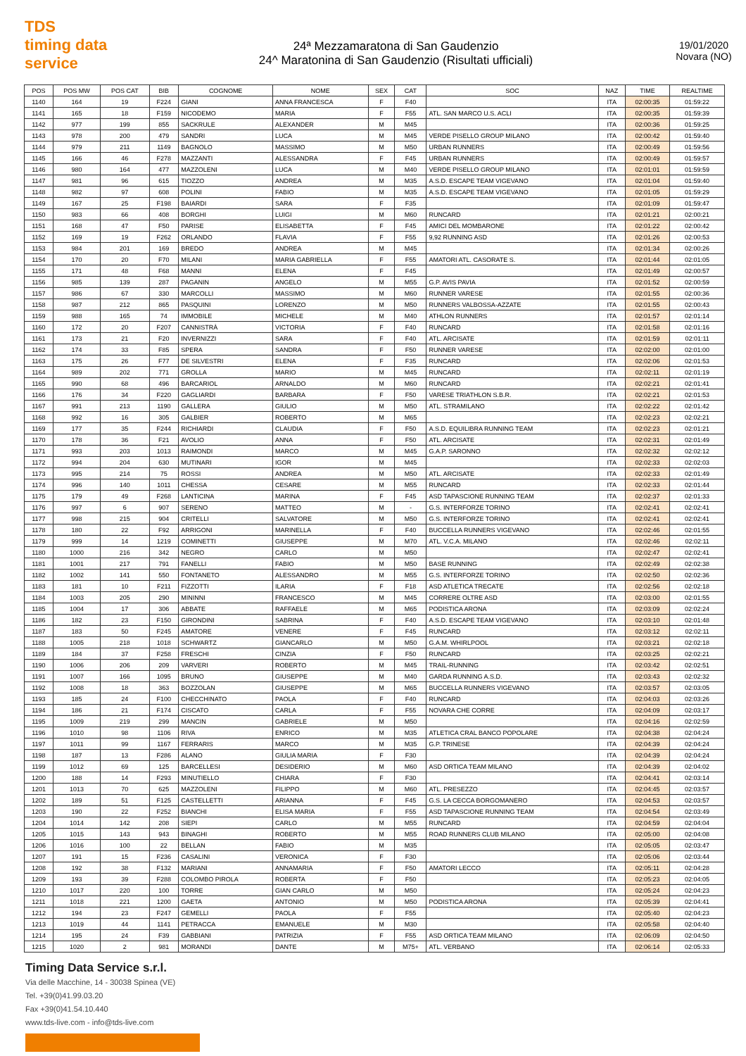TDS
timing data service
24ª Mezzamaratona di San Gaudenzio
24^ Maratonina di San Gaudenzio (Risultati ufficiali)
19/01/2020
Novara (NO)
| POS | POS MW | POS CAT | BIB | COGNOME | NOME | SEX | CAT | SOC | NAZ | TIME | REALTIME |
| --- | --- | --- | --- | --- | --- | --- | --- | --- | --- | --- | --- |
| 1140 | 164 | 19 | F224 | GIANI | ANNA FRANCESCA | F | F40 | | ITA | 02:00:35 | 01:59:22 |
| 1141 | 165 | 18 | F159 | NICODEMO | MARIA | F | F55 | ATL. SAN MARCO U.S. ACLI | ITA | 02:00:35 | 01:59:39 |
| 1142 | 977 | 199 | 855 | SACKRULE | ALEXANDER | M | M45 | | ITA | 02:00:36 | 01:59:25 |
| 1143 | 978 | 200 | 479 | SANDRI | LUCA | M | M45 | VERDE PISELLO GROUP MILANO | ITA | 02:00:42 | 01:59:40 |
| 1144 | 979 | 211 | 1149 | BAGNOLO | MASSIMO | M | M50 | URBAN RUNNERS | ITA | 02:00:49 | 01:59:56 |
| 1145 | 166 | 46 | F278 | MAZZANTI | ALESSANDRA | F | F45 | URBAN RUNNERS | ITA | 02:00:49 | 01:59:57 |
| 1146 | 980 | 164 | 477 | MAZZOLENI | LUCA | M | M40 | VERDE PISELLO GROUP MILANO | ITA | 02:01:01 | 01:59:59 |
| 1147 | 981 | 96 | 615 | TIOZZO | ANDREA | M | M35 | A.S.D. ESCAPE TEAM VIGEVANO | ITA | 02:01:04 | 01:59:40 |
| 1148 | 982 | 97 | 608 | POLINI | FABIO | M | M35 | A.S.D. ESCAPE TEAM VIGEVANO | ITA | 02:01:05 | 01:59:29 |
| 1149 | 167 | 25 | F198 | BAIARDI | SARA | F | F35 | | ITA | 02:01:09 | 01:59:47 |
| 1150 | 983 | 66 | 408 | BORGHI | LUIGI | M | M60 | RUNCARD | ITA | 02:01:21 | 02:00:21 |
| 1151 | 168 | 47 | F50 | PARISE | ELISABETTA | F | F45 | AMICI DEL MOMBARONE | ITA | 02:01:22 | 02:00:42 |
| 1152 | 169 | 19 | F262 | ORLANDO | FLAVIA | F | F55 | 9,92 RUNNING ASD | ITA | 02:01:26 | 02:00:53 |
| 1153 | 984 | 201 | 169 | BREDO | ANDREA | M | M45 | | ITA | 02:01:34 | 02:00:26 |
| 1154 | 170 | 20 | F70 | MILANI | MARIA GABRIELLA | F | F55 | AMATORI ATL. CASORATE S. | ITA | 02:01:44 | 02:01:05 |
| 1155 | 171 | 48 | F68 | MANNI | ELENA | F | F45 | | ITA | 02:01:49 | 02:00:57 |
| 1156 | 985 | 139 | 287 | PAGANIN | ANGELO | M | M55 | G.P. AVIS PAVIA | ITA | 02:01:52 | 02:00:59 |
| 1157 | 986 | 67 | 330 | MARCOLLI | MASSIMO | M | M60 | RUNNER VARESE | ITA | 02:01:55 | 02:00:36 |
| 1158 | 987 | 212 | 865 | PASQUINI | LORENZO | M | M50 | RUNNERS VALBOSSA-AZZATE | ITA | 02:01:55 | 02:00:43 |
| 1159 | 988 | 165 | 74 | IMMOBILE | MICHELE | M | M40 | ATHLON RUNNERS | ITA | 02:01:57 | 02:01:14 |
| 1160 | 172 | 20 | F207 | CANNISTRÀ | VICTORIA | F | F40 | RUNCARD | ITA | 02:01:58 | 02:01:16 |
| 1161 | 173 | 21 | F20 | INVERNIZZI | SARA | F | F40 | ATL. ARCISATE | ITA | 02:01:59 | 02:01:11 |
| 1162 | 174 | 33 | F85 | SPERA | SANDRA | F | F50 | RUNNER VARESE | ITA | 02:02:00 | 02:01:00 |
| 1163 | 175 | 26 | F77 | DE SILVESTRI | ELENA | F | F35 | RUNCARD | ITA | 02:02:06 | 02:01:53 |
| 1164 | 989 | 202 | 771 | GROLLA | MARIO | M | M45 | RUNCARD | ITA | 02:02:11 | 02:01:19 |
| 1165 | 990 | 68 | 496 | BARCARIOL | ARNALDO | M | M60 | RUNCARD | ITA | 02:02:21 | 02:01:41 |
| 1166 | 176 | 34 | F220 | GAGLIARDI | BARBARA | F | F50 | VARESE TRIATHLON S.B.R. | ITA | 02:02:21 | 02:01:53 |
| 1167 | 991 | 213 | 1190 | GALLERA | GIULIO | M | M50 | ATL. STRAMILANO | ITA | 02:02:22 | 02:01:42 |
| 1168 | 992 | 16 | 305 | GALBIER | ROBERTO | M | M65 | | ITA | 02:02:23 | 02:02:21 |
| 1169 | 177 | 35 | F244 | RICHIARDI | CLAUDIA | F | F50 | A.S.D. EQUILIBRA RUNNING TEAM | ITA | 02:02:23 | 02:01:21 |
| 1170 | 178 | 36 | F21 | AVOLIO | ANNA | F | F50 | ATL. ARCISATE | ITA | 02:02:31 | 02:01:49 |
| 1171 | 993 | 203 | 1013 | RAIMONDI | MARCO | M | M45 | G.A.P. SARONNO | ITA | 02:02:32 | 02:02:12 |
| 1172 | 994 | 204 | 630 | MUTINARI | IGOR | M | M45 | | ITA | 02:02:33 | 02:02:03 |
| 1173 | 995 | 214 | 75 | ROSSI | ANDREA | M | M50 | ATL. ARCISATE | ITA | 02:02:33 | 02:01:49 |
| 1174 | 996 | 140 | 1011 | CHESSA | CESARE | M | M55 | RUNCARD | ITA | 02:02:33 | 02:01:44 |
| 1175 | 179 | 49 | F268 | LANTICINA | MARINA | F | F45 | ASD TAPASCIONE RUNNING TEAM | ITA | 02:02:37 | 02:01:33 |
| 1176 | 997 | 6 | 907 | SERENO | MATTEO | M | - | G.S. INTERFORZE TORINO | ITA | 02:02:41 | 02:02:41 |
| 1177 | 998 | 215 | 904 | CRITELLI | SALVATORE | M | M50 | G.S. INTERFORZE TORINO | ITA | 02:02:41 | 02:02:41 |
| 1178 | 180 | 22 | F92 | ARRIGONI | MARINELLA | F | F40 | BUCCELLA RUNNERS VIGEVANO | ITA | 02:02:46 | 02:01:55 |
| 1179 | 999 | 14 | 1219 | COMINETTI | GIUSEPPE | M | M70 | ATL. V.C.A. MILANO | ITA | 02:02:46 | 02:02:11 |
| 1180 | 1000 | 216 | 342 | NEGRO | CARLO | M | M50 | | ITA | 02:02:47 | 02:02:41 |
| 1181 | 1001 | 217 | 791 | FANELLI | FABIO | M | M50 | BASE RUNNING | ITA | 02:02:49 | 02:02:38 |
| 1182 | 1002 | 141 | 550 | FONTANETO | ALESSANDRO | M | M55 | G.S. INTERFORZE TORINO | ITA | 02:02:50 | 02:02:36 |
| 1183 | 181 | 10 | F211 | FIZZOTTI | ILARIA | F | F18 | ASD ATLETICA TRECATE | ITA | 02:02:56 | 02:02:18 |
| 1184 | 1003 | 205 | 290 | MININNI | FRANCESCO | M | M45 | CORRERE OLTRE ASD | ITA | 02:03:00 | 02:01:55 |
| 1185 | 1004 | 17 | 306 | ABBATE | RAFFAELE | M | M65 | PODISTICA ARONA | ITA | 02:03:09 | 02:02:24 |
| 1186 | 182 | 23 | F150 | GIRONDINI | SABRINA | F | F40 | A.S.D. ESCAPE TEAM VIGEVANO | ITA | 02:03:10 | 02:01:48 |
| 1187 | 183 | 50 | F245 | AMATORE | VENERE | F | F45 | RUNCARD | ITA | 02:03:12 | 02:02:11 |
| 1188 | 1005 | 218 | 1018 | SCHWARTZ | GIANCARLO | M | M50 | G.A.M. WHIRLPOOL | ITA | 02:03:21 | 02:02:18 |
| 1189 | 184 | 37 | F258 | FRESCHI | CINZIA | F | F50 | RUNCARD | ITA | 02:03:25 | 02:02:21 |
| 1190 | 1006 | 206 | 209 | VARVERI | ROBERTO | M | M45 | TRAIL-RUNNING | ITA | 02:03:42 | 02:02:51 |
| 1191 | 1007 | 166 | 1095 | BRUNO | GIUSEPPE | M | M40 | GARDA RUNNING A.S.D. | ITA | 02:03:43 | 02:02:32 |
| 1192 | 1008 | 18 | 363 | BOZZOLAN | GIUSEPPE | M | M65 | BUCCELLA RUNNERS VIGEVANO | ITA | 02:03:57 | 02:03:05 |
| 1193 | 185 | 24 | F100 | CHECCHINATO | PAOLA | F | F40 | RUNCARD | ITA | 02:04:03 | 02:03:26 |
| 1194 | 186 | 21 | F174 | CISCATO | CARLA | F | F55 | NOVARA CHE CORRE | ITA | 02:04:09 | 02:03:17 |
| 1195 | 1009 | 219 | 299 | MANCIN | GABRIELE | M | M50 | | ITA | 02:04:16 | 02:02:59 |
| 1196 | 1010 | 98 | 1106 | RIVA | ENRICO | M | M35 | ATLETICA CRAL BANCO POPOLARE | ITA | 02:04:38 | 02:04:24 |
| 1197 | 1011 | 99 | 1167 | FERRARIS | MARCO | M | M35 | G.P. TRINESE | ITA | 02:04:39 | 02:04:24 |
| 1198 | 187 | 13 | F286 | ALANO | GIULIA MARIA | F | F30 | | ITA | 02:04:39 | 02:04:24 |
| 1199 | 1012 | 69 | 125 | BARCELLESI | DESIDERIO | M | M60 | ASD ORTICA TEAM MILANO | ITA | 02:04:39 | 02:04:02 |
| 1200 | 188 | 14 | F293 | MINUTIELLO | CHIARA | F | F30 | | ITA | 02:04:41 | 02:03:14 |
| 1201 | 1013 | 70 | 625 | MAZZOLENI | FILIPPO | M | M60 | ATL. PRESEZZO | ITA | 02:04:45 | 02:03:57 |
| 1202 | 189 | 51 | F125 | CASTELLETTI | ARIANNA | F | F45 | G.S. LA CECCA BORGOMANERO | ITA | 02:04:53 | 02:03:57 |
| 1203 | 190 | 22 | F252 | BIANCHI | ELISA MARIA | F | F55 | ASD TAPASCIONE RUNNING TEAM | ITA | 02:04:54 | 02:03:49 |
| 1204 | 1014 | 142 | 208 | SIEPI | CARLO | M | M55 | RUNCARD | ITA | 02:04:59 | 02:04:04 |
| 1205 | 1015 | 143 | 943 | BINAGHI | ROBERTO | M | M55 | ROAD RUNNERS CLUB MILANO | ITA | 02:05:00 | 02:04:08 |
| 1206 | 1016 | 100 | 22 | BELLAN | FABIO | M | M35 | | ITA | 02:05:05 | 02:03:47 |
| 1207 | 191 | 15 | F236 | CASALINI | VERONICA | F | F30 | | ITA | 02:05:06 | 02:03:44 |
| 1208 | 192 | 38 | F132 | MARIANI | ANNAMARIA | F | F50 | AMATORI LECCO | ITA | 02:05:11 | 02:04:28 |
| 1209 | 193 | 39 | F288 | COLOMBO PIROLA | ROBERTA | F | F50 | | ITA | 02:05:23 | 02:04:05 |
| 1210 | 1017 | 220 | 100 | TORRE | GIAN CARLO | M | M50 | | ITA | 02:05:24 | 02:04:23 |
| 1211 | 1018 | 221 | 1200 | GAETA | ANTONIO | M | M50 | PODISTICA ARONA | ITA | 02:05:39 | 02:04:41 |
| 1212 | 194 | 23 | F247 | GEMELLI | PAOLA | F | F55 | | ITA | 02:05:40 | 02:04:23 |
| 1213 | 1019 | 44 | 1141 | PETRACCA | EMANUELE | M | M30 | | ITA | 02:05:58 | 02:04:40 |
| 1214 | 195 | 24 | F39 | GABBIANI | PATRIZIA | F | F55 | ASD ORTICA TEAM MILANO | ITA | 02:06:09 | 02:04:50 |
| 1215 | 1020 | 2 | 981 | MORANDI | DANTE | M | M75+ | ATL. VERBANO | ITA | 02:06:14 | 02:05:33 |
Timing Data Service s.r.l.
Via delle Macchine, 14 - 30038 Spinea (VE)
Tel. +39(0)41.99.03.20
Fax +39(0)41.54.10.440
www.tds-live.com - info@tds-live.com